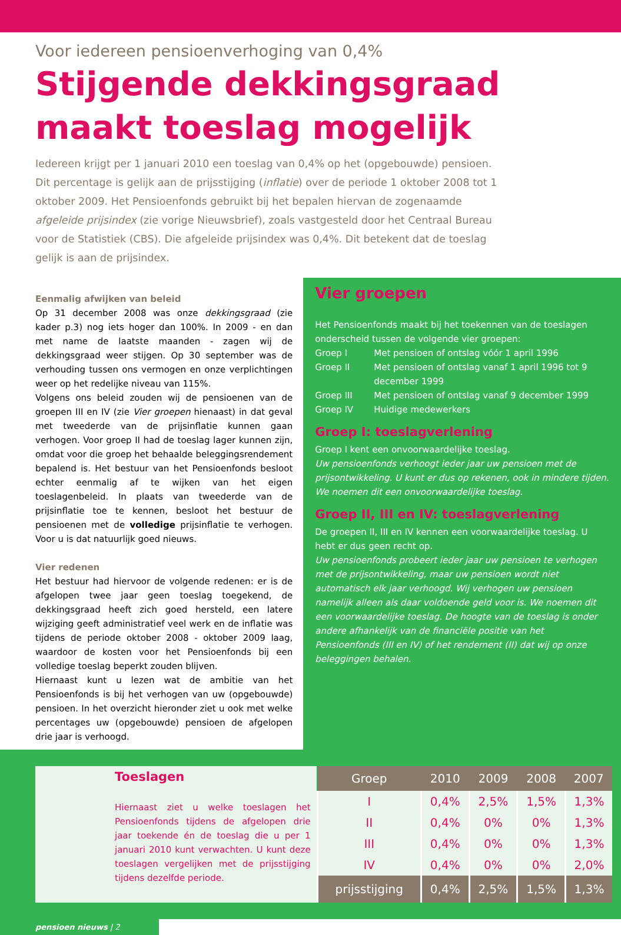Voor iedereen pensioenverhoging van 0,4%
Stijgende dekkingsgraad
maakt toeslag mogelijk
Iedereen krijgt per 1 januari 2010 een toeslag van 0,4% op het (opgebouwde) pensioen. Dit percentage is gelijk aan de prijsstijging (inflatie) over de periode 1 oktober 2008 tot 1 oktober 2009. Het Pensioenfonds gebruikt bij het bepalen hiervan de zogenaamde afgeleide prijsindex (zie vorige Nieuwsbrief), zoals vastgesteld door het Centraal Bureau voor de Statistiek (CBS). Die afgeleide prijsindex was 0,4%. Dit betekent dat de toeslag gelijk is aan de prijsindex.
Eenmalig afwijken van beleid
Op 31 december 2008 was onze dekkingsgraad (zie kader p.3) nog iets hoger dan 100%. In 2009 - en dan met name de laatste maanden - zagen wij de dekkingsgraad weer stijgen. Op 30 september was de verhouding tussen ons vermogen en onze verplichtingen weer op het redelijke niveau van 115%.
Volgens ons beleid zouden wij de pensioenen van de groepen III en IV (zie Vier groepen hienaast) in dat geval met tweederde van de prijsinflatie kunnen gaan verhogen. Voor groep II had de toeslag lager kunnen zijn, omdat voor die groep het behaalde beleggingsrendement bepalend is. Het bestuur van het Pensioenfonds besloot echter eenmalig af te wijken van het eigen toeslagenbeleid. In plaats van tweederde van de prijsinflatie toe te kennen, besloot het bestuur de pensioenen met de volledige prijsinflatie te verhogen. Voor u is dat natuurlijk goed nieuws.
Vier redenen
Het bestuur had hiervoor de volgende redenen: er is de afgelopen twee jaar geen toeslag toegekend, de dekkingsgraad heeft zich goed hersteld, een latere wijziging geeft administratief veel werk en de inflatie was tijdens de periode oktober 2008 - oktober 2009 laag, waardoor de kosten voor het Pensioenfonds bij een volledige toeslag beperkt zouden blijven.
Hiernaast kunt u lezen wat de ambitie van het Pensioenfonds is bij het verhogen van uw (opgebouwde) pensioen. In het overzicht hieronder ziet u ook met welke percentages uw (opgebouwde) pensioen de afgelopen drie jaar is verhoogd.
Vier groepen
Het Pensioenfonds maakt bij het toekennen van de toeslagen onderscheid tussen de volgende vier groepen:
| Groep I | Met pensioen of ontslag vóór 1 april 1996 |
| Groep II | Met pensioen of ontslag vanaf 1 april 1996 tot 9 december 1999 |
| Groep III | Met pensioen of ontslag vanaf 9 december 1999 |
| Groep IV | Huidige medewerkers |
Groep I: toeslagverlening
Groep I kent een onvoorwaardelijke toeslag.
Uw pensioenfonds verhoogt ieder jaar uw pensioen met de prijsontwikkeling. U kunt er dus op rekenen, ook in mindere tijden. We noemen dit een onvoorwaardelijke toeslag.
Groep II, III en IV: toeslagverlening
De groepen II, III en IV kennen een voorwaardelijke toeslag. U hebt er dus geen recht op.
Uw pensioenfonds probeert ieder jaar uw pensioen te verhogen met de prijsontwikkeling, maar uw pensioen wordt niet automatisch elk jaar verhoogd. Wij verhogen uw pensioen namelijk alleen als daar voldoende geld voor is. We noemen dit een voorwaardelijke toeslag. De hoogte van de toeslag is onder andere afhankelijk van de financiële positie van het Pensioenfonds (III en IV) of het rendement (II) dat wij op onze beleggingen behalen.
Toeslagen
Hiernaast ziet u welke toeslagen het Pensioenfonds tijdens de afgelopen drie jaar toekende én de toeslag die u per 1 januari 2010 kunt verwachten. U kunt deze toeslagen vergelijken met de prijsstijging tijdens dezelfde periode.
| Groep | 2010 | 2009 | 2008 | 2007 |
| --- | --- | --- | --- | --- |
| I | 0,4% | 2,5% | 1,5% | 1,3% |
| II | 0,4% | 0% | 0% | 1,3% |
| III | 0,4% | 0% | 0% | 1,3% |
| IV | 0,4% | 0% | 0% | 2,0% |
| prijsstijging | 0,4% | 2,5% | 1,5% | 1,3% |
pensioen nieuws | 2